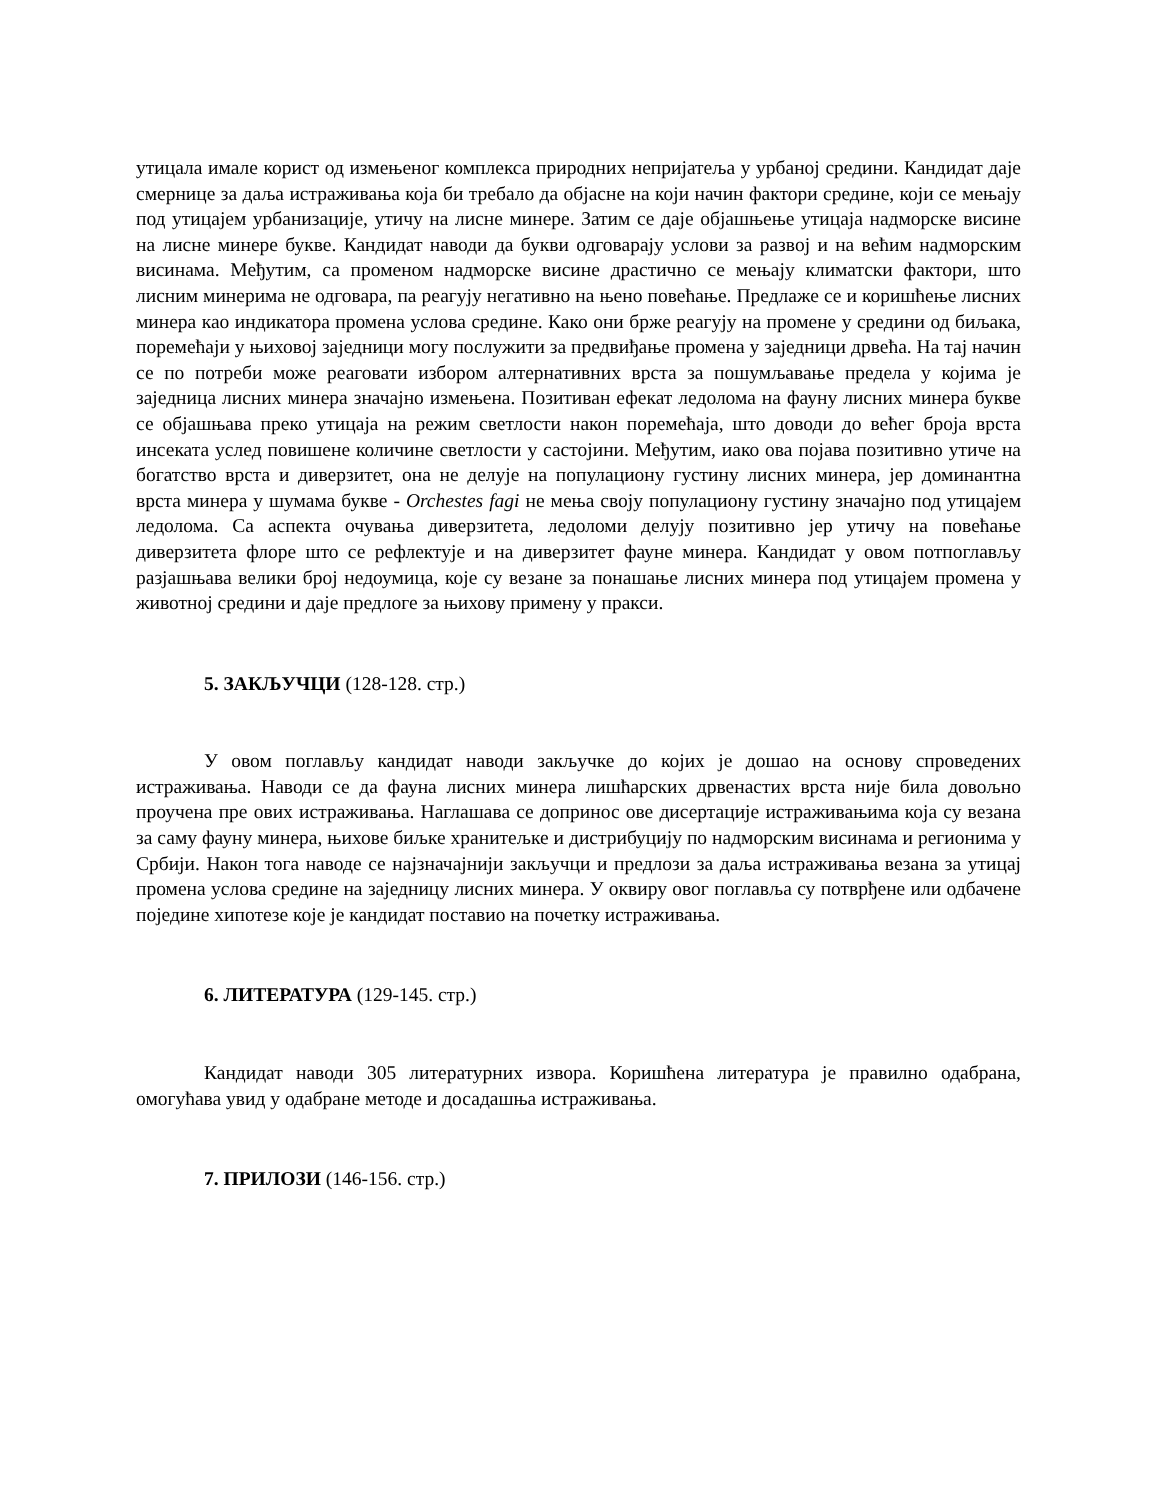утицала имале корист од измењеног комплекса природних непријатеља у урбаној средини. Кандидат даје смернице за даља истраживања која би требало да објасне на који начин фактори средине, који се мењају под утицајем урбанизације, утичу на лисне минере. Затим се даје објашњење утицаја надморске висине на лисне минере букве. Кандидат наводи да букви одговарају услови за развој и на већим надморским висинама. Међутим, са променом надморске висине драстично се мењају климатски фактори, што лисним минерима не одговара, па реагују негативно на њено повећање. Предлаже се и коришћење лисних минера као индикатора промена услова средине. Како они брже реагују на промене у средини од биљака, поремећаји у њиховој заједници могу послужити за предвиђање промена у заједници дрвећа. На тај начин се по потреби може реаговати избором алтернативних врста за пошумљавање предела у којима је заједница лисних минера значајно измењена. Позитиван ефекат ледолома на фауну лисних минера букве се објашњава преко утицаја на режим светлости након поремећаја, што доводи до већег броја врста инсеката услед повишене количине светлости у састојини. Међутим, иако ова појава позитивно утиче на богатство врста и диверзитет, она не делује на популациону густину лисних минера, јер доминантна врста минера у шумама букве - Orchestes fagi не мења своју популациону густину значајно под утицајем ледолома. Са аспекта очувања диверзитета, ледоломи делују позитивно јер утичу на повећање диверзитета флоре што се рефлектује и на диверзитет фауне минера. Кандидат у овом потпоглављу разјашњава велики број недоумица, које су везане за понашање лисних минера под утицајем промена у животној средини и даје предлоге за њихову примену у пракси.
5. ЗАКЉУЧЦИ (128-128. стр.)
У овом поглављу кандидат наводи закључке до којих је дошао на основу спроведених истраживања. Наводи се да фауна лисних минера лишћарских дрвенастих врста није била довољно проучена пре ових истраживања. Наглашава се допринос ове дисертације истраживањима која су везана за саму фауну минера, њихове биљке хранитељке и дистрибуцију по надморским висинама и регионима у Србији. Након тога наводе се најзначајнији закључци и предлози за даља истраживања везана за утицај промена услова средине на заједницу лисних минера. У оквиру овог поглавља су потврђене или одбачене поједине хипотезе које је кандидат поставио на почетку истраживања.
6. ЛИТЕРАТУРА (129-145. стр.)
Кандидат наводи 305 литературних извора. Коришћена литература је правилно одабрана, омогућава увид у одабране методе и досадашња истраживања.
7. ПРИЛОЗИ (146-156. стр.)